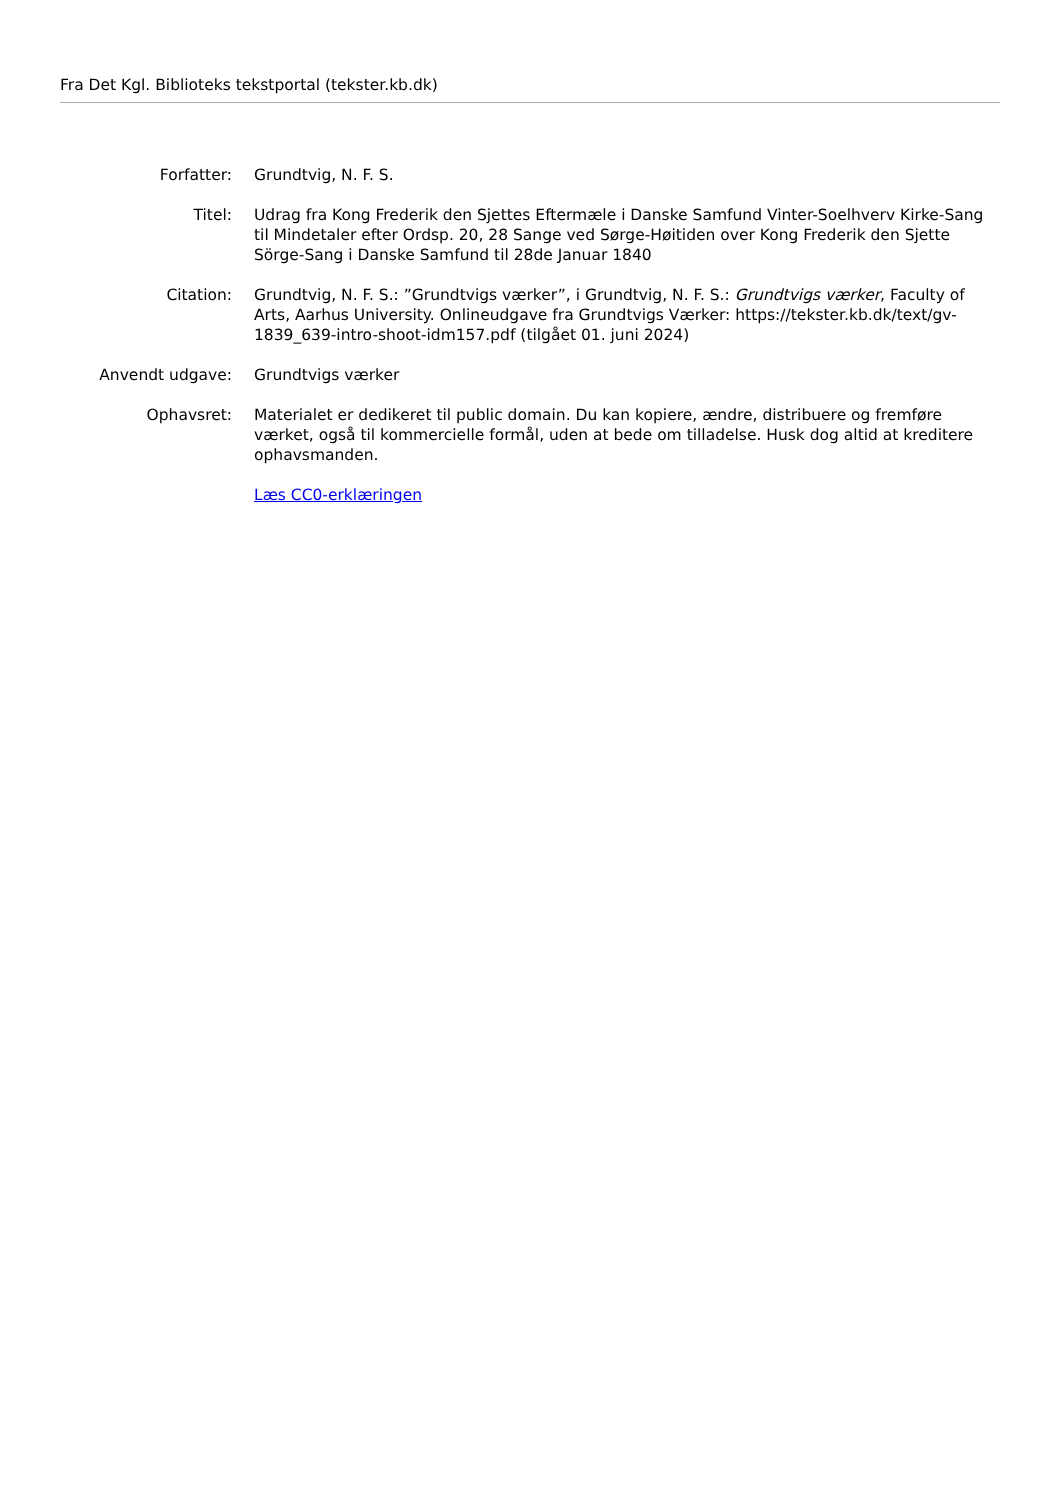Fra Det Kgl. Biblioteks tekstportal (tekster.kb.dk)
| Forfatter: | Grundtvig, N. F. S. |
| Titel: | Udrag fra Kong Frederik den Sjettes Eftermæle i Danske Samfund Vinter-Soelhverv Kirke-Sang til Mindetaler efter Ordsp. 20, 28 Sange ved Sørge-Høitiden over Kong Frederik den Sjette Sörge-Sang i Danske Samfund til 28de Januar 1840 |
| Citation: | Grundtvig, N. F. S.: ”Grundtvigs værker”, i Grundtvig, N. F. S.: Grundtvigs værker , Faculty of Arts, Aarhus University. Onlineudgave fra Grundtvigs Værker: https://tekster.kb.dk/text/gv-1839_639-intro-shoot-idm157.pdf (tilgået 01. juni 2024) |
| Anvendt udgave: | Grundtvigs værker |
| Ophavsret: | Materialet er dedikeret til public domain. Du kan kopiere, ændre, distribuere og fremføre værket, også til kommercielle formål, uden at bede om tilladelse. Husk dog altid at kreditere ophavsmanden. |
| | Læs CC0-erklæringen |